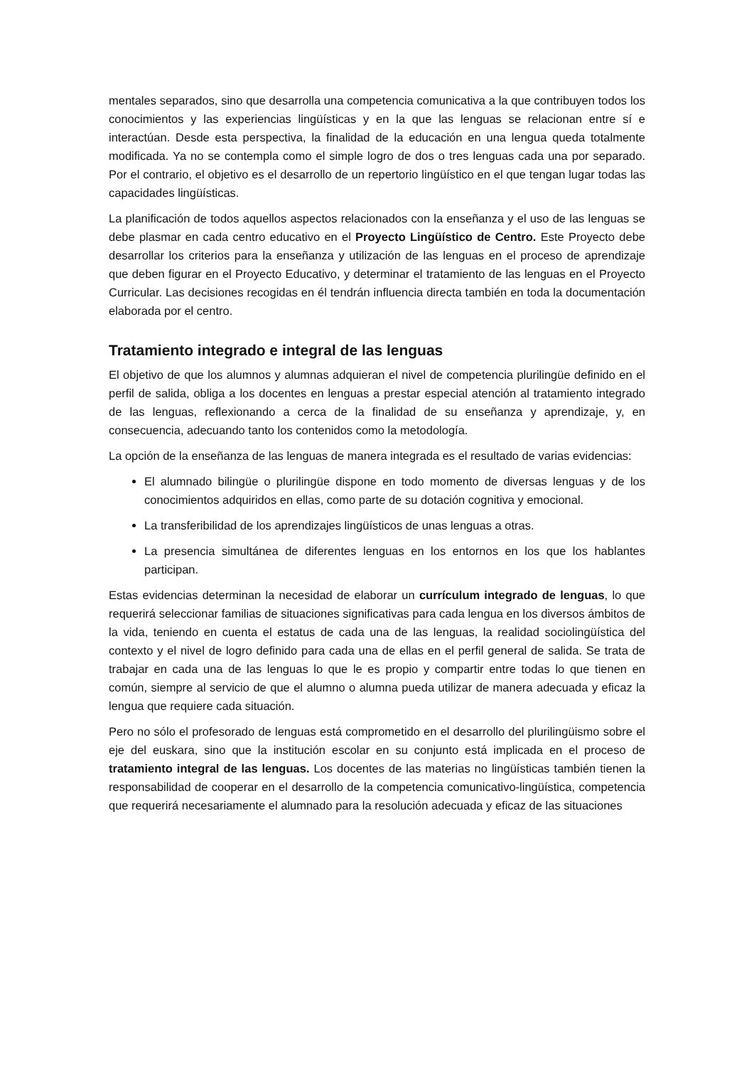mentales separados, sino que desarrolla una competencia comunicativa a la que contribuyen todos los conocimientos y las experiencias lingüísticas y en la que las lenguas se relacionan entre sí e interactúan. Desde esta perspectiva, la finalidad de la educación en una lengua queda totalmente modificada. Ya no se contempla como el simple logro de dos o tres lenguas cada una por separado. Por el contrario, el objetivo es el desarrollo de un repertorio lingüístico en el que tengan lugar todas las capacidades lingüísticas.
La planificación de todos aquellos aspectos relacionados con la enseñanza y el uso de las lenguas se debe plasmar en cada centro educativo en el Proyecto Lingüístico de Centro. Este Proyecto debe desarrollar los criterios para la enseñanza y utilización de las lenguas en el proceso de aprendizaje que deben figurar en el Proyecto Educativo, y determinar el tratamiento de las lenguas en el Proyecto Curricular. Las decisiones recogidas en él tendrán influencia directa también en toda la documentación elaborada por el centro.
Tratamiento integrado e integral de las lenguas
El objetivo de que los alumnos y alumnas adquieran el nivel de competencia plurilingüe definido en el perfil de salida, obliga a los docentes en lenguas a prestar especial atención al tratamiento integrado de las lenguas, reflexionando a cerca de la finalidad de su enseñanza y aprendizaje, y, en consecuencia, adecuando tanto los contenidos como la metodología.
La opción de la enseñanza de las lenguas de manera integrada es el resultado de varias evidencias:
El alumnado bilingüe o plurilingüe dispone en todo momento de diversas lenguas y de los conocimientos adquiridos en ellas, como parte de su dotación cognitiva y emocional.
La transferibilidad de los aprendizajes lingüísticos de unas lenguas a otras.
La presencia simultánea de diferentes lenguas en los entornos en los que los hablantes participan.
Estas evidencias determinan la necesidad de elaborar un currículum integrado de lenguas, lo que requerirá seleccionar familias de situaciones significativas para cada lengua en los diversos ámbitos de la vida, teniendo en cuenta el estatus de cada una de las lenguas, la realidad sociolingüística del contexto y el nivel de logro definido para cada una de ellas en el perfil general de salida. Se trata de trabajar en cada una de las lenguas lo que le es propio y compartir entre todas lo que tienen en común, siempre al servicio de que el alumno o alumna pueda utilizar de manera adecuada y eficaz la lengua que requiere cada situación.
Pero no sólo el profesorado de lenguas está comprometido en el desarrollo del plurilingüismo sobre el eje del euskara, sino que la institución escolar en su conjunto está implicada en el proceso de tratamiento integral de las lenguas. Los docentes de las materias no lingüísticas también tienen la responsabilidad de cooperar en el desarrollo de la competencia comunicativo-lingüística, competencia que requerirá necesariamente el alumnado para la resolución adecuada y eficaz de las situaciones